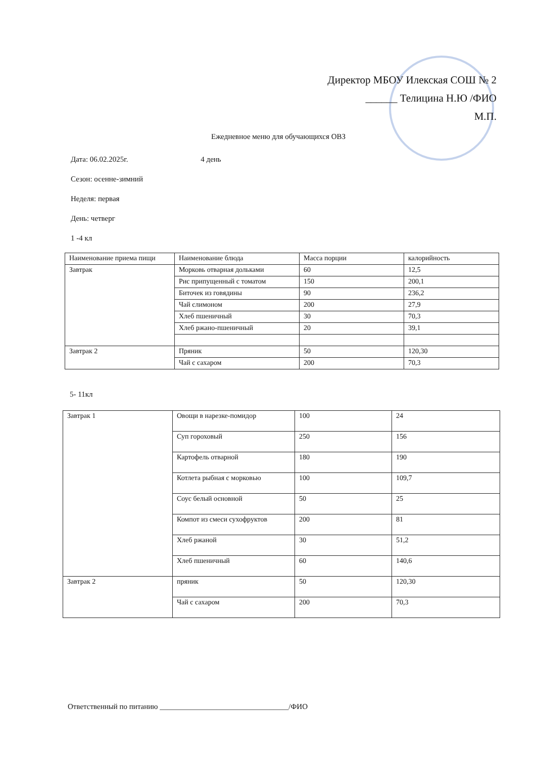Директор МБОУ Илекская СОШ № 2
______ Телицина Н.Ю /ФИО
М.П.
Ежедневное меню для обучающихся ОВЗ
Дата: 06.02.2025г. 4 день
Сезон: осенне-зимний
Неделя: первая
День: четверг
1 -4 кл
| Наименование приема пищи | Наименование блюда | Масса порции | калорийность |
| Завтрак | Морковь отварная дольками | 60 | 12,5 |
| | Рис припущенный с томатом | 150 | 200,1 |
| | Биточек из говядины | 90 | 236,2 |
| | Чай слимоном | 200 | 27,9 |
| | Хлеб пшеничный | 30 | 70,3 |
| | Хлеб ржано-пшеничный | 20 | 39,1 |
| Завтрак 2 | Пряник | 50 | 120,30 |
| | Чай с сахаром | 200 | 70,3 |
5- 11кл
| Завтрак 1 | Овощи в нарезке-помидор | 100 | 24 |
| | Суп гороховый | 250 | 156 |
| | Картофель отварной | 180 | 190 |
| | Котлета рыбная с морковью | 100 | 109,7 |
| | Соус белый основной | 50 | 25 |
| | Компот из смеси сухофруктов | 200 | 81 |
| | Хлеб ржаной | 30 | 51,2 |
| | Хлеб пшеничный | 60 | 140,6 |
| Завтрак 2 | пряник | 50 | 120,30 |
| | Чай с сахаром | 200 | 70,3 |
Ответственный по питанию __________________________________/ФИО